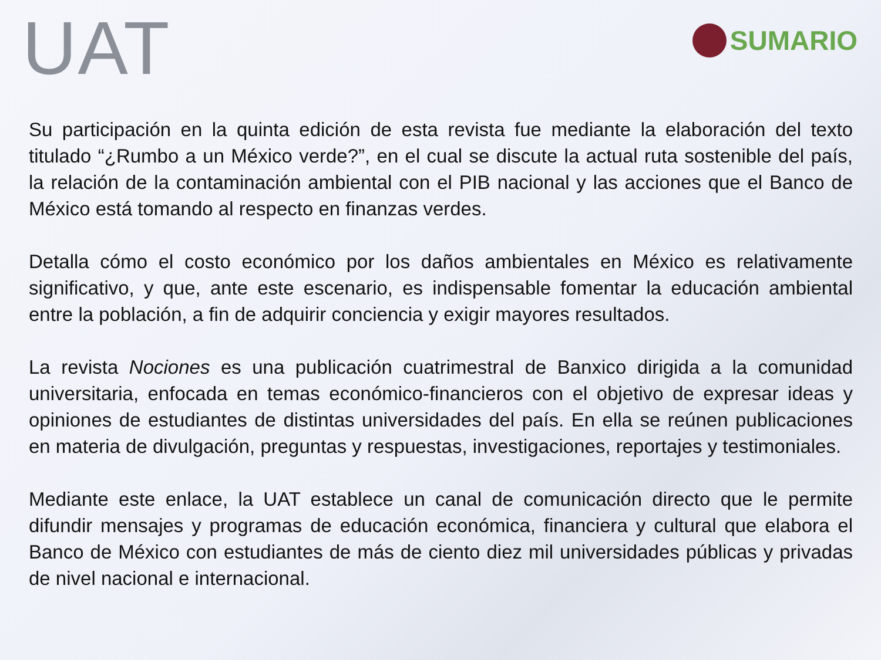UAT
SUMARIO
Su participación en la quinta edición de esta revista fue mediante la elaboración del texto titulado “¿Rumbo a un México verde?”, en el cual se discute la actual ruta sostenible del país, la relación de la contaminación ambiental con el PIB nacional y las acciones que el Banco de México está tomando al respecto en finanzas verdes.
Detalla cómo el costo económico por los daños ambientales en México es relativamente significativo, y que, ante este escenario, es indispensable fomentar la educación ambiental entre la población, a fin de adquirir conciencia y exigir mayores resultados.
La revista Nociones es una publicación cuatrimestral de Banxico dirigida a la comunidad universitaria, enfocada en temas económico-financieros con el objetivo de expresar ideas y opiniones de estudiantes de distintas universidades del país. En ella se reúnen publicaciones en materia de divulgación, preguntas y respuestas, investigaciones, reportajes y testimoniales.
Mediante este enlace, la UAT establece un canal de comunicación directo que le permite difundir mensajes y programas de educación económica, financiera y cultural que elabora el Banco de México con estudiantes de más de ciento diez mil universidades públicas y privadas de nivel nacional e internacional.